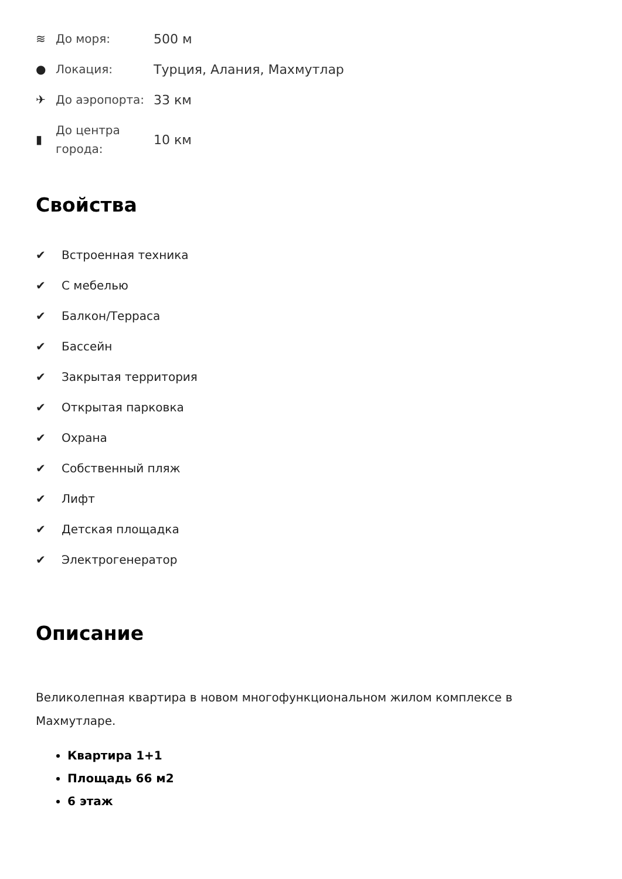≋ До моря: 500 м
● Локация: Турция, Алания, Махмутлар
✈ До аэропорта: 33 км
▮ До центра
города: 10 км
Свойства
✔ Встроенная техника
✔ С мебелью
✔ Балкон/Терраса
✔ Бассейн
✔ Закрытая территория
✔ Открытая парковка
✔ Охрана
✔ Собственный пляж
✔ Лифт
✔ Детская площадка
✔ Электрогенератор
Описание
Великолепная квартира в новом многофункциональном жилом комплексе в Махмутларе.
Квартира 1+1
Площадь 66 м2
6 этаж